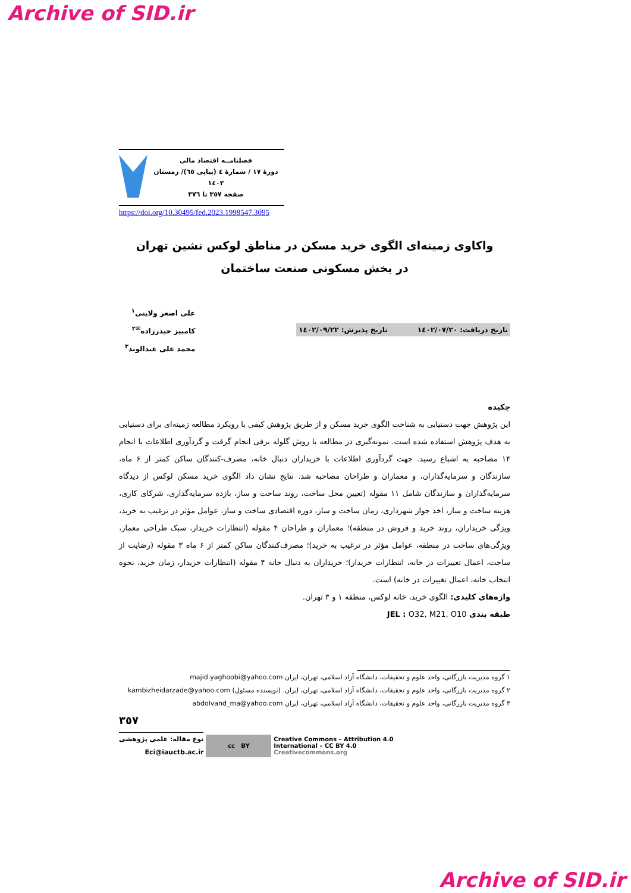Archive of SID.ir
فصلنامــه اقتصاد مالی
دورهٔ ١٧ / شمارهٔ ٤ (پیاپی ٦٥)/ زمستان ١٤٠٢
صفحه ٣٥٧ تا ٣٧٦
https://doi.org/10.30495/fed.2023.1998547.3095
واکاوی زمینه‌ای الگوی خرید مسکن در مناطق لوکس نشین تهران
در بخش مسکونی صنعت ساختمان
تاریخ دریافت: ١٤٠٢/٠٧/٢٠ تاریخ پذیرش: ١٤٠٢/٠٩/٢٢
علی اصغر ولایتی<sup>١</sup>
کامبیز حیدرزاده<sup>✉٢</sup>
محمد علی عبدالوند<sup>٣</sup>
چکیده
این پژوهش جهت دستیابی به شناخت الگوی خرید مسکن و از طریق پژوهش کیفی با رویکرد مطالعه زمینه‌ای برای دستیابی به هدف پژوهش استفاده شده است. نمونه‌گیری در مطالعه با روش گلوله برفی انجام گرفت و گردآوری اطلاعات با انجام ١۴ مصاحبه به اشباع رسید. جهت گردآوری اطلاعات با خریداران دنبال خانه، مصرف-کنندگان ساکن کمتر از ۶ ماه، سازندگان و سرمایه‌گذاران، و معماران و طراحان مصاحبه شد. نتایج نشان داد الگوی خرید مسکن لوکس از دیدگاه سرمایه‌گذاران و سازندگان شامل ١١ مقوله (تعیین محل ساخت، روند ساخت و ساز، بازده سرمایه‌گذاری، شرکای کاری، هزینه ساخت و ساز، اخذ جواز شهرداری، زمان ساخت و ساز، دوره اقتصادی ساخت و ساز، عوامل مؤثر در ترغیب به خرید، ویژگی خریداران، روند خرید و فروش در منطقه)؛ معماران و طراحان ۴ مقوله (انتظارات خریدار، سبک طراحی معمار، ویژگی‌های ساخت در منطقه، عوامل مؤثر در ترغیب به خرید)؛ مصرف‌کنندگان ساکن کمتر از ۶ ماه ٣ مقوله (رضایت از ساخت، اعمال تغییرات در خانه، انتظارات خریدار)؛ خریداران به دنبال خانه ۴ مقوله (انتظارات خریدار، زمان خرید، نحوه انتخاب خانه، اعمال تغییرات در خانه) است.
واژه‌های کلیدی: الگوی خرید، خانه لوکس، منطقه ١ و ٣ تهران.
طبقه بندی JEL : O32, M21, O10
١ گروه مدیریت بازرگانی، واحد علوم و تحقیقات، دانشگاه آزاد اسلامی، تهران، ایران majid.yaghoobi@yahoo.com
٢ گروه مدیریت بازرگانی، واحد علوم و تحقیقات، دانشگاه آزاد اسلامی، تهران، ایران. (نویسنده مسئول) kambizheidarzade@yahoo.com
٣ گروه مدیریت بازرگانی، واحد علوم و تحقیقات، دانشگاه آزاد اسلامی، تهران، ایران abdolvand_ma@yahoo.com
٣٥٧
نوع مقاله: علمی پژوهشی
Eci@iauctb.ac.ir
cc BY
Creative Commons – Attribution 4.0
International – CC BY 4.0
Creativecommons.org
Archive of SID.ir